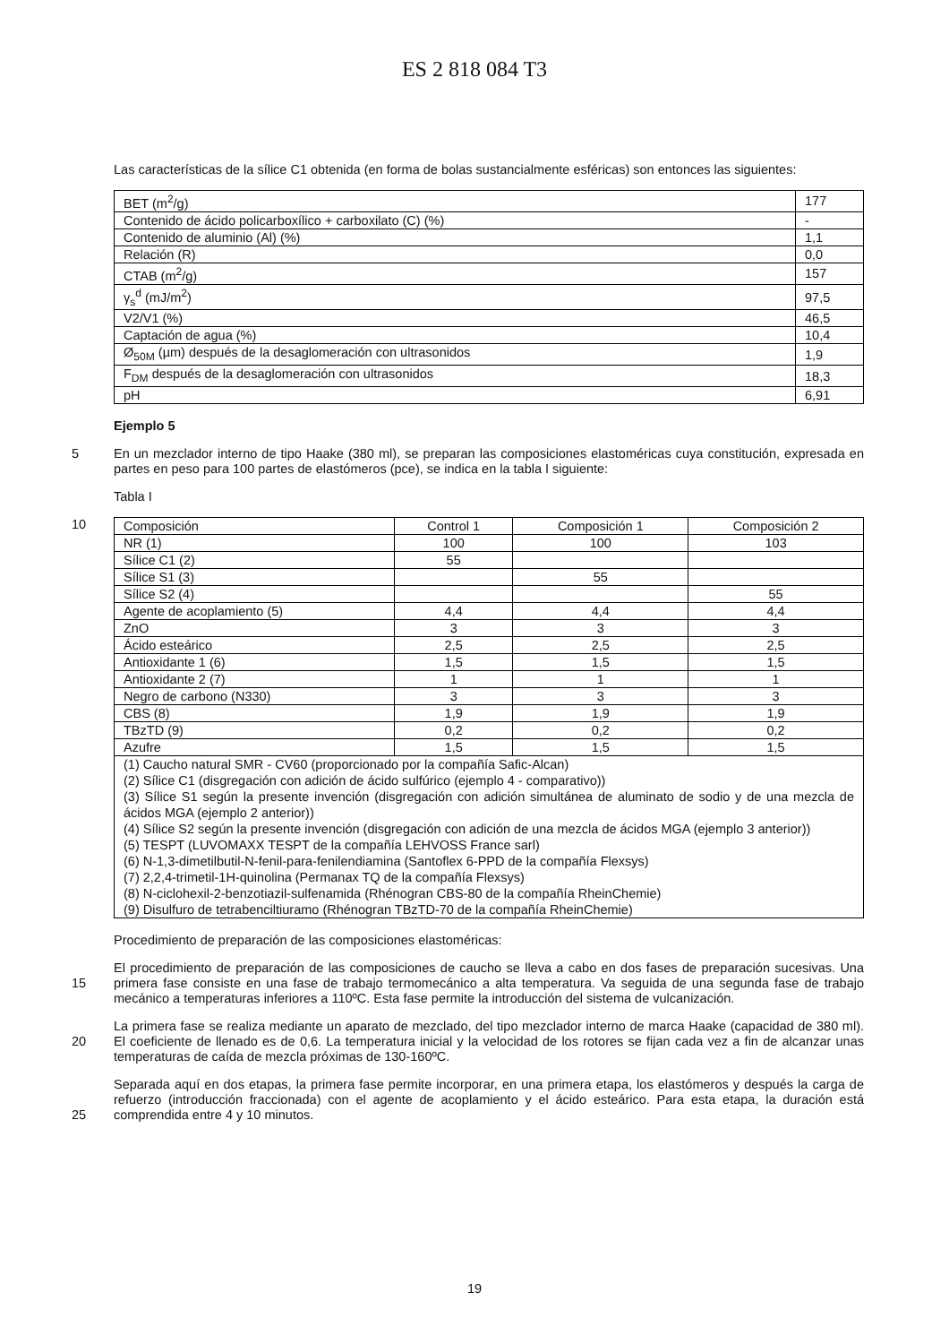ES 2 818 084 T3
Las características de la sílice C1 obtenida (en forma de bolas sustancialmente esféricas) son entonces las siguientes:
| BET (m<sup>2</sup>/g) | 177 |
| Contenido de ácido policarboxílico + carboxilato (C) (%) | - |
| Contenido de aluminio (Al) (%) | 1,1 |
| Relación (R) | 0,0 |
| CTAB (m<sup>2</sup>/g) | 157 |
| γ<sub>s</sub><sup>d</sup> (mJ/m<sup>2</sup>) | 97,5 |
| V2/V1 (%) | 46,5 |
| Captación de agua (%) | 10,4 |
| Ø<sub>50M</sub> (µm) después de la desaglomeración con ultrasonidos | 1,9 |
| F<sub>DM</sub> después de la desaglomeración con ultrasonidos | 18,3 |
| pH | 6,91 |
Ejemplo 5
5 En un mezclador interno de tipo Haake (380 ml), se preparan las composiciones elastoméricas cuya constitución, expresada en partes en peso para 100 partes de elastómeros (pce), se indica en la tabla I siguiente:
Tabla I
10
| Composición | Control 1 | Composición 1 | Composición 2 |
| NR (1) | 100 | 100 | 103 |
| Sílice C1 (2) | 55 | | |
| Sílice S1 (3) | | 55 | |
| Sílice S2 (4) | | | 55 |
| Agente de acoplamiento (5) | 4,4 | 4,4 | 4,4 |
| ZnO | 3 | 3 | 3 |
| Ácido esteárico | 2,5 | 2,5 | 2,5 |
| Antioxidante 1 (6) | 1,5 | 1,5 | 1,5 |
| Antioxidante 2 (7) | 1 | 1 | 1 |
| Negro de carbono (N330) | 3 | 3 | 3 |
| CBS (8) | 1,9 | 1,9 | 1,9 |
| TBzTD (9) | 0,2 | 0,2 | 0,2 |
| Azufre | 1,5 | 1,5 | 1,5 |
| (1) Caucho natural SMR - CV60 (proporcionado por la compañía Safic-Alcan) (2) Sílice C1 (disgregación con adición de ácido sulfúrico (ejemplo 4 - comparativo)) (3) Sílice S1 según la presente invención (disgregación con adición simultánea de aluminato de sodio y de una mezcla de ácidos MGA (ejemplo 2 anterior)) (4) Sílice S2 según la presente invención (disgregación con adición de una mezcla de ácidos MGA (ejemplo 3 anterior)) (5) TESPT (LUVOMAXX TESPT de la compañía LEHVOSS France sarl) (6) N-1,3-dimetilbutil-N-fenil-para-fenilendiamina (Santoflex 6-PPD de la compañía Flexsys) (7) 2,2,4-trimetil-1H-quinolina (Permanax TQ de la compañía Flexsys) (8) N-ciclohexil-2-benzotiazil-sulfenamida (Rhénogran CBS-80 de la compañía RheinChemie) (9) Disulfuro de tetrabenciltiuramo (Rhénogran TBzTD-70 de la compañía RheinChemie) | | | |
Procedimiento de preparación de las composiciones elastoméricas:
15
El procedimiento de preparación de las composiciones de caucho se lleva a cabo en dos fases de preparación sucesivas. Una primera fase consiste en una fase de trabajo termomecánico a alta temperatura. Va seguida de una segunda fase de trabajo mecánico a temperaturas inferiores a 110ºC. Esta fase permite la introducción del sistema de vulcanización.
20
La primera fase se realiza mediante un aparato de mezclado, del tipo mezclador interno de marca Haake (capacidad de 380 ml). El coeficiente de llenado es de 0,6. La temperatura inicial y la velocidad de los rotores se fijan cada vez a fin de alcanzar unas temperaturas de caída de mezcla próximas de 130-160ºC.
25
Separada aquí en dos etapas, la primera fase permite incorporar, en una primera etapa, los elastómeros y después la carga de refuerzo (introducción fraccionada) con el agente de acoplamiento y el ácido esteárico. Para esta etapa, la duración está comprendida entre 4 y 10 minutos.
19